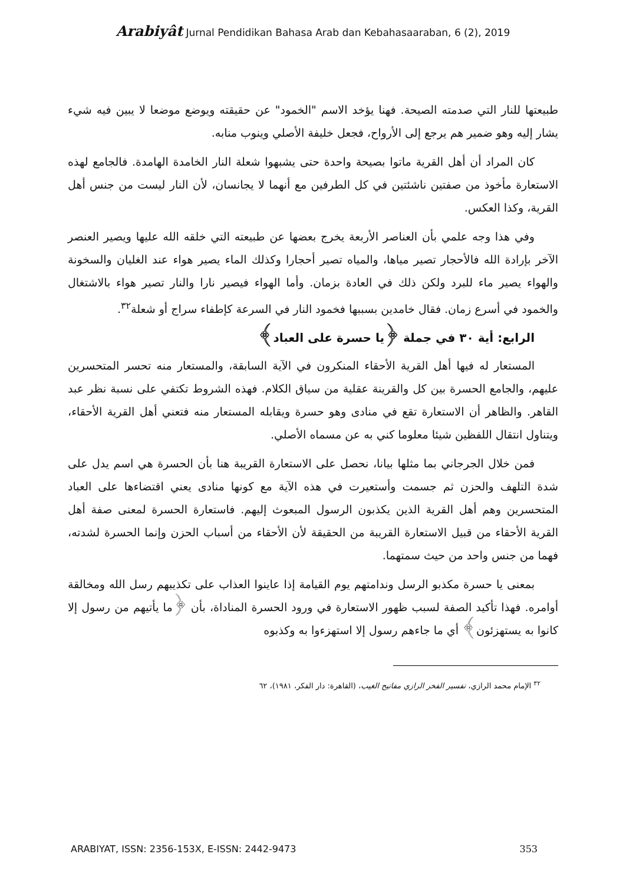Arabiyât Jurnal Pendidikan Bahasa Arab dan Kebahasaaraban, 6 (2), 2019
طبيعتها للنار التي صدمته الصيحة. فهنا يؤخد الاسم "الخمود" عن حقيقته ويوضع موضعا لا يبين فيه شيء يشار إليه وهو ضمير هم يرجع إلى الأرواح، فجعل خليفة الأصلي وينوب منابه.
كان المراد أن أهل القرية ماتوا بصيحة واحدة حتى يشبهوا شعلة النار الخامدة الهامدة. فالجامع لهذه الاستعارة مأخوذ من صفتين ناشئتين في كل الطرفين مع أنهما لا يجانسان، لأن النار ليست من جنس أهل القرية، وكذا العكس.
وفي هذا وجه علمي بأن العناصر الأربعة يخرج بعضها عن طبيعته التي خلقه الله عليها ويصير العنصر الآخر بإرادة الله فالأحجار تصير مياها، والمياه تصير أحجارا وكذلك الماء يصير هواء عند الغليان والسخونة والهواء يصير ماء للبرد ولكن ذلك في العادة بزمان. وأما الهواء فيصير نارا والنار تصير هواء بالاشتغال والخمود في أسرع زمان. فقال خامدين بسببها فخمود النار في السرعة كإطفاء سراج أو شعلة<sup>٣٢</sup>.
الرابع: أية ٣٠ في جملة ﴿يا حسرة على العباد﴾
المستعار له فيها أهل القرية الأحقاء المنكرون في الآية السابقة، والمستعار منه تحسر المتحسرين عليهم، والجامع الحسرة بين كل والقرينة عقلية من سياق الكلام. فهذه الشروط تكتفي على نسبة نظر عبد القاهر. والظاهر أن الاستعارة تقع في منادى وهو حسرة ويقابله المستعار منه فتعني أهل القرية الأحقاء، ويتناول انتقال اللفظين شيئا معلوما كني به عن مسماه الأصلي.
فمن خلال الجرجاني بما مثلها بيانا، نحصل على الاستعارة القريبة هنا بأن الحسرة هي اسم يدل على شدة التلهف والحزن ثم جسمت وأستعيرت في هذه الآية مع كونها منادى يعني اقتضاءها على العباد المتحسرين وهم أهل القرية الذين يكذبون الرسول المبعوث إليهم. فاستعارة الحسرة لمعنى صفة أهل القرية الأحقاء من قبيل الاستعارة القريبة من الحقيقة لأن الأحقاء من أسباب الحزن وإنما الحسرة لشدته، فهما من جنس واحد من حيث سمتهما.
بمعنى يا حسرة مكذبو الرسل وندامتهم يوم القيامة إذا عاينوا العذاب على تكذيبهم رسل الله ومخالقة أوامره. فهذا تأكيد الصفة لسبب ظهور الاستعارة في ورود الحسرة المناداة، بأن ﴿ما يأتيهم من رسول إلا كانوا به يستهزئون﴾ أي ما جاءهم رسول إلا استهزءوا به وكذبوه
<sup>٣٢</sup> الإمام محمد الرازي، تفسير الفخر الرازي مفاتيح الغيب، (القاهرة: دار الفكر، ١٩٨١)، ٦٢
ARABIYAT, ISSN: 2356-153X, E-ISSN: 2442-9473 353